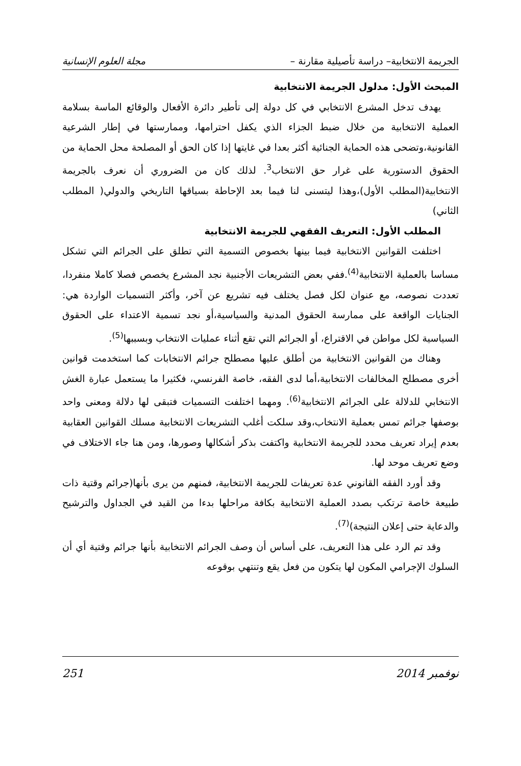الجريمة الانتخابية– دراسة تأصيلية مقارنة – مجلة العلوم الإنسانية
المبحث الأول: مدلول الجريمة الانتخابية
يهدف تدخل المشرع الانتخابي في كل دولة إلى تأطير دائرة الأفعال والوقائع الماسة بسلامة العملية الانتخابية من خلال ضبط الجزاء الذي يكفل احترامها، وممارستها في إطار الشرعية القانونية،وتضحى هذه الحماية الجنائية أكثر بعدا في غايتها إذا كان الحق أو المصلحة محل الحماية من الحقوق الدستورية على غرار حق الانتخاب<sup>3</sup>. لذلك كان من الضروري أن نعرف بالجريمة الانتخابية(المطلب الأول)،وهذا ليتسنى لنا فيما بعد الإحاطة بسياقها التاريخي والدولي( المطلب الثاني)
المطلب الأول: التعريف الفقهي للجريمة الانتخابية
اختلفت القوانين الانتخابية فيما بينها بخصوص التسمية التي تطلق على الجرائم التي تشكل مساسا بالعملية الانتخابية<sup>(4)</sup>.ففي بعض التشريعات الأجنبية نجد المشرع يخصص فصلا كاملا منفردا، تعددت نصوصه، مع عنوان لكل فصل يختلف فيه تشريع عن آخر، وأكثر التسميات الواردة هي: الجنايات الواقعة على ممارسة الحقوق المدنية والسياسية،أو نجد تسمية الاعتداء على الحقوق السياسية لكل مواطن في الاقتراع، أو الجرائم التي تقع أثناء عمليات الانتخاب وبسببها<sup>(5)</sup>.
وهناك من القوانين الانتخابية من أطلق عليها مصطلح جرائم الانتخابات كما استخدمت قوانين أخرى مصطلح المخالفات الانتخابية،أما لدى الفقه، خاصة الفرنسي، فكثيرا ما يستعمل عبارة الغش الانتخابي للدلالة على الجرائم الانتخابية<sup>(6)</sup>. ومهما اختلفت التسميات فتبقى لها دلالة ومعنى واحد بوصفها جرائم تمس بعملية الانتخاب،وقد سلكت أغلب التشريعات الانتخابية مسلك القوانين العقابية بعدم إيراد تعريف محدد للجريمة الانتخابية واكتفت بذكر أشكالها وصورها، ومن هنا جاء الاختلاف في وضع تعريف موحد لها.
وقد أورد الفقه القانوني عدة تعريفات للجريمة الانتخابية، فمنهم من يرى بأنها(جرائم وقتية ذات طبيعة خاصة ترتكب بصدد العملية الانتخابية بكافة مراحلها بدءا من القيد في الجداول والترشيح والدعاية حتى إعلان النتيجة)<sup>(7)</sup>.
وقد تم الرد على هذا التعريف، على أساس أن وصف الجرائم الانتخابية بأنها جرائم وقتية أي أن السلوك الإجرامي المكون لها يتكون من فعل يقع وتنتهي بوقوعه
نوفمبر 2014 251